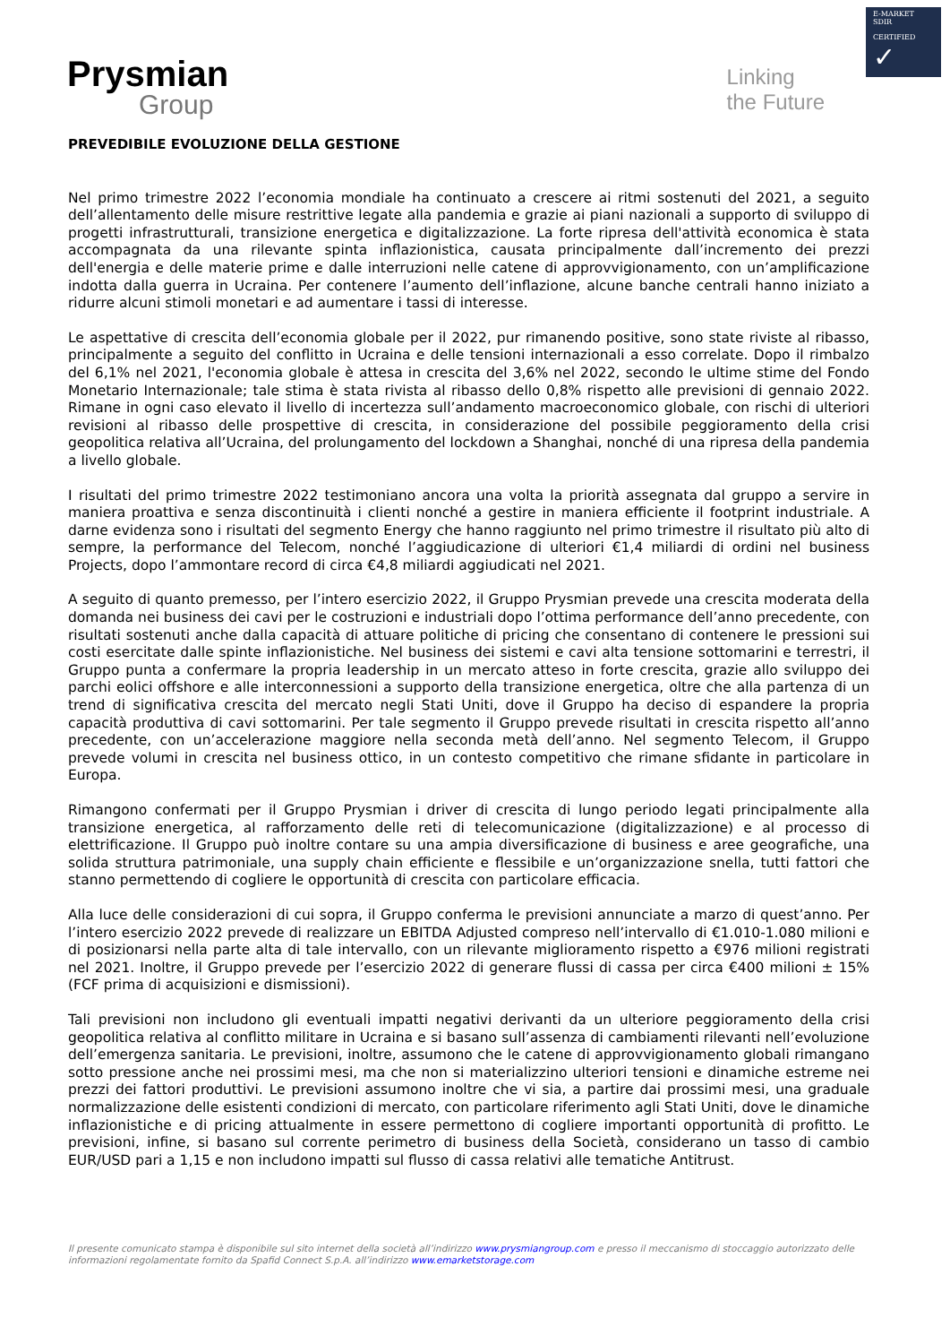E-MARKET
SDIR
CERTIFIED ✓
Prysmian
Group
Linking
the Future
PREVEDIBILE EVOLUZIONE DELLA GESTIONE
Nel primo trimestre 2022 l’economia mondiale ha continuato a crescere ai ritmi sostenuti del 2021, a seguito dell’allentamento delle misure restrittive legate alla pandemia e grazie ai piani nazionali a supporto di sviluppo di progetti infrastrutturali, transizione energetica e digitalizzazione. La forte ripresa dell'attività economica è stata accompagnata da una rilevante spinta inflazionistica, causata principalmente dall’incremento dei prezzi dell'energia e delle materie prime e dalle interruzioni nelle catene di approvvigionamento, con un’amplificazione indotta dalla guerra in Ucraina. Per contenere l’aumento dell’inflazione, alcune banche centrali hanno iniziato a ridurre alcuni stimoli monetari e ad aumentare i tassi di interesse.
Le aspettative di crescita dell’economia globale per il 2022, pur rimanendo positive, sono state riviste al ribasso, principalmente a seguito del conflitto in Ucraina e delle tensioni internazionali a esso correlate. Dopo il rimbalzo del 6,1% nel 2021, l'economia globale è attesa in crescita del 3,6% nel 2022, secondo le ultime stime del Fondo Monetario Internazionale; tale stima è stata rivista al ribasso dello 0,8% rispetto alle previsioni di gennaio 2022. Rimane in ogni caso elevato il livello di incertezza sull’andamento macroeconomico globale, con rischi di ulteriori revisioni al ribasso delle prospettive di crescita, in considerazione del possibile peggioramento della crisi geopolitica relativa all’Ucraina, del prolungamento del lockdown a Shanghai, nonché di una ripresa della pandemia a livello globale.
I risultati del primo trimestre 2022 testimoniano ancora una volta la priorità assegnata dal gruppo a servire in maniera proattiva e senza discontinuità i clienti nonché a gestire in maniera efficiente il footprint industriale. A darne evidenza sono i risultati del segmento Energy che hanno raggiunto nel primo trimestre il risultato più alto di sempre, la performance del Telecom, nonché l’aggiudicazione di ulteriori €1,4 miliardi di ordini nel business Projects, dopo l’ammontare record di circa €4,8 miliardi aggiudicati nel 2021.
A seguito di quanto premesso, per l’intero esercizio 2022, il Gruppo Prysmian prevede una crescita moderata della domanda nei business dei cavi per le costruzioni e industriali dopo l’ottima performance dell’anno precedente, con risultati sostenuti anche dalla capacità di attuare politiche di pricing che consentano di contenere le pressioni sui costi esercitate dalle spinte inflazionistiche. Nel business dei sistemi e cavi alta tensione sottomarini e terrestri, il Gruppo punta a confermare la propria leadership in un mercato atteso in forte crescita, grazie allo sviluppo dei parchi eolici offshore e alle interconnessioni a supporto della transizione energetica, oltre che alla partenza di un trend di significativa crescita del mercato negli Stati Uniti, dove il Gruppo ha deciso di espandere la propria capacità produttiva di cavi sottomarini. Per tale segmento il Gruppo prevede risultati in crescita rispetto all’anno precedente, con un’accelerazione maggiore nella seconda metà dell’anno. Nel segmento Telecom, il Gruppo prevede volumi in crescita nel business ottico, in un contesto competitivo che rimane sfidante in particolare in Europa.
Rimangono confermati per il Gruppo Prysmian i driver di crescita di lungo periodo legati principalmente alla transizione energetica, al rafforzamento delle reti di telecomunicazione (digitalizzazione) e al processo di elettrificazione. Il Gruppo può inoltre contare su una ampia diversificazione di business e aree geografiche, una solida struttura patrimoniale, una supply chain efficiente e flessibile e un’organizzazione snella, tutti fattori che stanno permettendo di cogliere le opportunità di crescita con particolare efficacia.
Alla luce delle considerazioni di cui sopra, il Gruppo conferma le previsioni annunciate a marzo di quest’anno. Per l’intero esercizio 2022 prevede di realizzare un EBITDA Adjusted compreso nell’intervallo di €1.010-1.080 milioni e di posizionarsi nella parte alta di tale intervallo, con un rilevante miglioramento rispetto a €976 milioni registrati nel 2021. Inoltre, il Gruppo prevede per l’esercizio 2022 di generare flussi di cassa per circa €400 milioni ± 15% (FCF prima di acquisizioni e dismissioni).
Tali previsioni non includono gli eventuali impatti negativi derivanti da un ulteriore peggioramento della crisi geopolitica relativa al conflitto militare in Ucraina e si basano sull’assenza di cambiamenti rilevanti nell’evoluzione dell’emergenza sanitaria. Le previsioni, inoltre, assumono che le catene di approvvigionamento globali rimangano sotto pressione anche nei prossimi mesi, ma che non si materializzino ulteriori tensioni e dinamiche estreme nei prezzi dei fattori produttivi. Le previsioni assumono inoltre che vi sia, a partire dai prossimi mesi, una graduale normalizzazione delle esistenti condizioni di mercato, con particolare riferimento agli Stati Uniti, dove le dinamiche inflazionistiche e di pricing attualmente in essere permettono di cogliere importanti opportunità di profitto. Le previsioni, infine, si basano sul corrente perimetro di business della Società, considerano un tasso di cambio EUR/USD pari a 1,15 e non includono impatti sul flusso di cassa relativi alle tematiche Antitrust.
Il presente comunicato stampa è disponibile sul sito internet della società all’indirizzo www.prysmiangroup.com e presso il meccanismo di stoccaggio autorizzato delle informazioni regolamentate fornito da Spafid Connect S.p.A. all’indirizzo www.emarketstorage.com